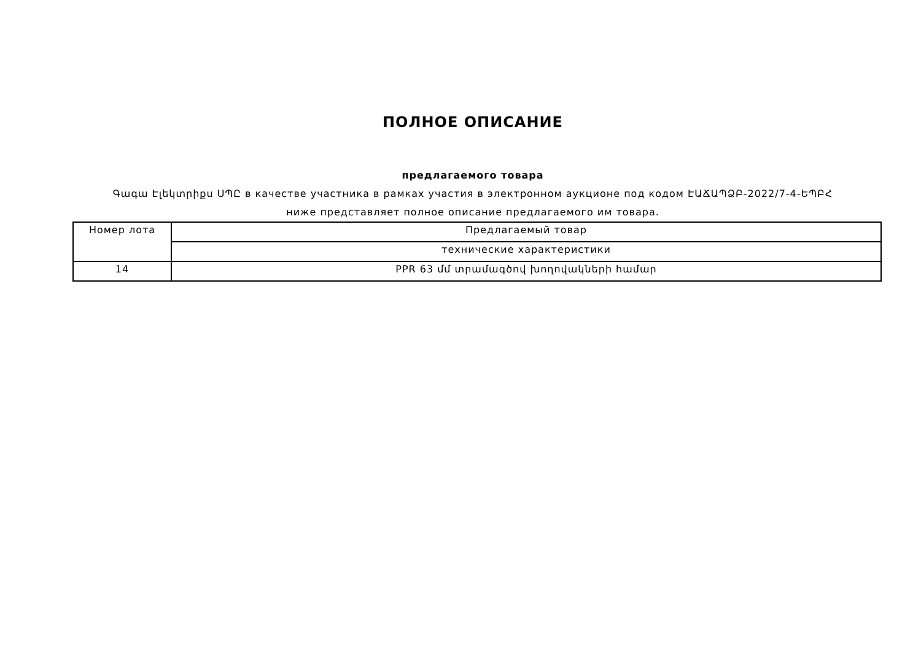ПОЛНОЕ ОПИСАНИЕ
предлагаемого товара
Գագա Էլեկտրիքս ՍՊԸ в качестве участника в рамках участия в электронном аукционе под кодом ԷԱՃԱՊՁԲ-2022/7-4-ԵՊԲՀ
ниже представляет полное описание предлагаемого им товара.
| Номер лота | Предлагаемый товар |
| | технические характеристики |
| 14 | PPR 63 մմ տրամագծով խողովակների համար |